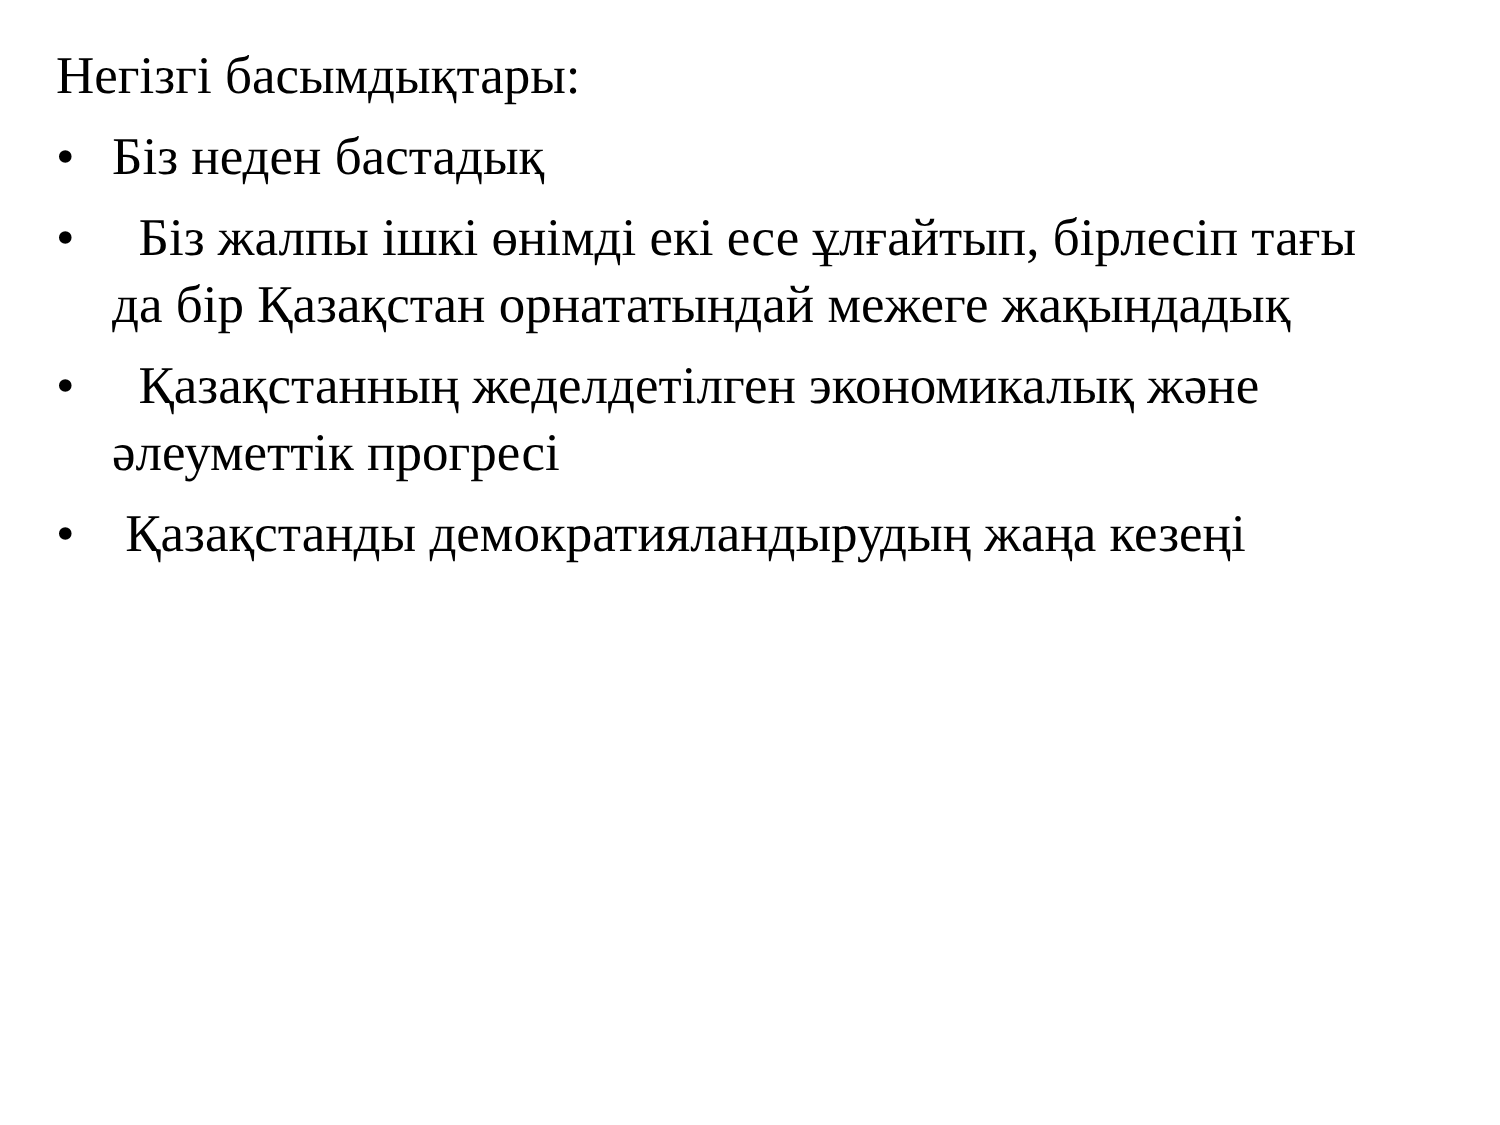Негізгі басымдықтары:
• Біз неден бастадық
• Біз жалпы ішкі өнімді екі есе ұлғайтып, бірлесіп тағы да бір Қазақстан орнататындай межеге жақындадық
• Қазақстанның жеделдетілген экономикалық және әлеуметтік прогресі
• Қазақстанды демократияландырудың жаңа кезеңі